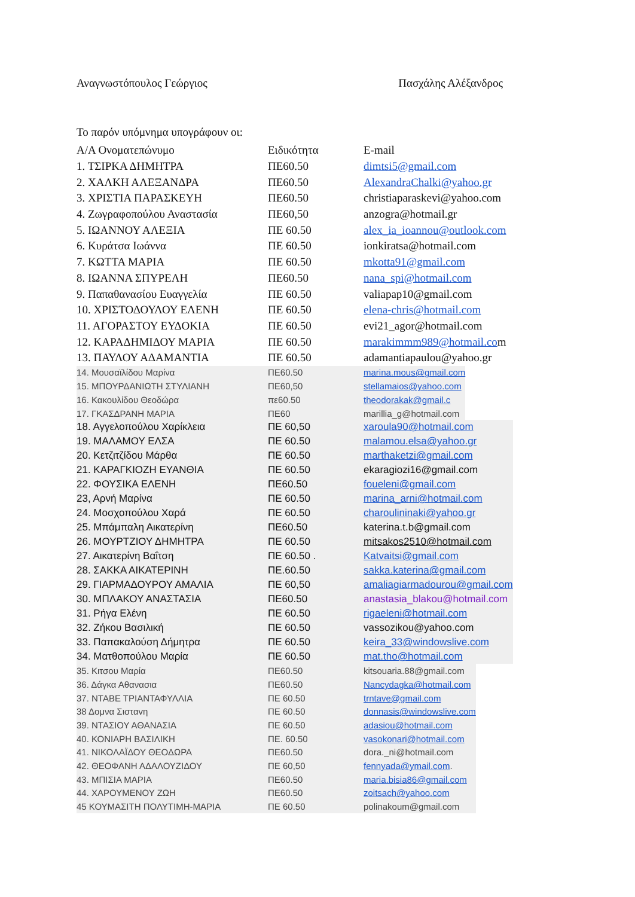Αναγνωστόπουλος Γεώργιος Πασχάλης Αλέξανδρος
Το παρόν υπόμνημα υπογράφουν οι:
| Α/Α Ονοματεπώνυμο | Ειδικότητα | E-mail |
| 1. ΤΣΙΡΚΑ ΔΗΜΗΤΡΑ | ΠΕ60.50 | dimtsi5@gmail.com |
| 2. ΧΑΛΚΗ ΑΛΕΞΑΝΔΡΑ | ΠΕ60.50 | AlexandraChalki@yahoo.gr |
| 3. ΧΡΙΣΤΙΑ ΠΑΡΑΣΚΕΥΗ | ΠΕ60.50 | christiaparaskevi@yahoo.com |
| 4. Ζωγραφοπούλου Αναστασία | ΠΕ60,50 | anzogra@hotmail.gr |
| 5. ΙΩΑΝΝΟΥ ΑΛΕΞΙΑ | ΠΕ 60.50 | alex_ia_ioannou@outlook.com |
| 6. Κυράτσα Ιωάννα | ΠΕ 60.50 | ionkiratsa@hotmail.com |
| 7. ΚΩΤΤΑ ΜΑΡΙΑ | ΠΕ 60.50 | mkotta91@gmail.com |
| 8. ΙΩΑΝΝΑ ΣΠΥΡΕΛΗ | ΠΕ60.50 | nana_spi@hotmail.com |
| 9. Παπαθανασίου Ευαγγελία | ΠΕ 60.50 | valiapap10@gmail.com |
| 10. ΧΡΙΣΤΟΔΟΥΛΟΥ ΕΛΕΝΗ | ΠΕ 60.50 | elena-chris@hotmail.com |
| 11. ΑΓΟΡΑΣΤΟΥ ΕΥΔΟΚΙΑ | ΠΕ 60.50 | evi21_agor@hotmail.com |
| 12. ΚΑΡΑΔΗΜΙΔΟΥ ΜΑΡΙΑ | ΠΕ 60.50 | marakimmm989@hotmail.co m |
| 13. ΠΑΥΛΟΥ ΑΔΑΜΑΝΤΙΑ | ΠΕ 60.50 | adamantiapaulou@yahoo.gr |
| 14. Μουσαϊλίδου Μαρίνα | ΠΕ60.50 | marina.mous@gmail.com |
| 15. ΜΠΟΥΡΔΑΝΙΩΤΗ ΣΤΥΛΙΑΝΗ | ΠΕ60,50 | stellamaios@yahoo.com |
| 16. Κακουλίδου Θεοδώρα | πε60.50 | theodorakak@gmail.c |
| 17. ΓΚΑΣΔΡΑΝΗ ΜΑΡΙΑ | ΠΕ60 | marillia_g@hotmail.com |
| 18. Αγγελοπούλου Χαρίκλεια | ΠΕ 60,50 | xaroula90@hotmail.com |
| 19. ΜΑΛΑΜΟΥ ΕΛΣΑ | ΠΕ 60.50 | malamou.elsa@yahoo.gr |
| 20. Κετζιτζίδου Μάρθα | ΠΕ 60.50 | marthaketzi@gmail.com |
| 21. ΚΑΡΑΓΚΙΟΖΗ ΕΥΑΝΘΙΑ | ΠΕ 60.50 | ekaragiozi16@gmail.com |
| 22. ΦΟΥΣΙΚΑ ΕΛΕΝΗ | ΠΕ60.50 | foueleni@gmail.com |
| 23, Αρνή Μαρίνα | ΠΕ 60.50 | marina_arni@hotmail.com |
| 24. Μοσχοπούλου Χαρά | ΠΕ 60.50 | charoulininaki@yahoo.gr |
| 25. Μπάμπαλη Αικατερίνη | ΠΕ60.50 | katerina.t.b@gmail.com |
| 26. ΜΟΥΡΤΖΙΟΥ ΔΗΜΗΤΡΑ | ΠΕ 60.50 | mitsakos2510@hotmail.com |
| 27. Αικατερίνη Βαΐτση | ΠΕ 60.50 . | Katvaitsi@gmail.com |
| 28. ΣΑΚΚΑ ΑΙΚΑΤΕΡΙΝΗ | ΠΕ.60.50 | sakka.katerina@gmail.com |
| 29. ΓΙΑΡΜΑΔΟΥΡΟΥ ΑΜΑΛΙΑ | ΠΕ 60,50 | amaliagiarmadourou@gmail.com |
| 30. ΜΠΛΑΚΟΥ ΑΝΑΣΤΑΣΙΑ | ΠΕ60.50 | anastasia_blakou@hotmail.com |
| 31. Ρήγα Ελένη | ΠΕ 60.50 | rigaeleni@hotmail.com |
| 32. Ζήκου Βασιλική | ΠΕ 60.50 | vassozikou@yahoo.com |
| 33. Παπακαλούση Δήμητρα | ΠΕ 60.50 | keira_33@windowslive.com |
| 34. Ματθοπούλου Μαρία | ΠΕ 60.50 | mat.tho@hotmail.com |
| 35. Κιτσου Μαρία | ΠΕ60.50 | kitsouaria.88@gmail.com |
| 36. Δάγκα Αθανασια | ΠΕ60.50 | Nancydagka@hotmail.com |
| 37. ΝΤΑΒΕ ΤΡΙΑΝΤΑΦΥΛΛΙΑ | ΠΕ 60.50 | trntave@gmail.com |
| 38 Δομνα Σισταvη | ΠΕ 60.50 | donnasis@windowslive.com |
| 39. ΝΤΑΣΙΟΥ ΑΘΑΝΑΣΙΑ | ΠΕ 60.50 | adasiou@hotmail.com |
| 40. ΚΟΝΙΑΡΗ ΒΑΣΙΛΙΚΗ | ΠΕ. 60.50 | vasokonari@hotmail.com |
| 41. ΝΙΚΟΛΑΪΔΟΥ ΘΕΟΔΩΡΑ | ΠΕ60.50 | dora._ni@hotmail.com |
| 42. ΘΕΟΦΑΝΗ ΑΔΑΛΟΥΖΙΔΟΥ | ΠΕ 60,50 | fennyada@ymail.com . |
| 43. ΜΠΙΣΙΑ ΜΑΡΙΑ | ΠΕ60.50 | maria.bisia86@gmail.com |
| 44. ΧΑΡΟΥΜΕΝΟΥ ΖΩΗ | ΠΕ60.50 | zoitsach@yahoo.com |
| 45 ΚΟΥΜΑΣΙΤΗ ΠΟΛΥΤΙΜΗ-ΜΑΡΙΑ | ΠΕ 60.50 | polinakoum@gmail.com |